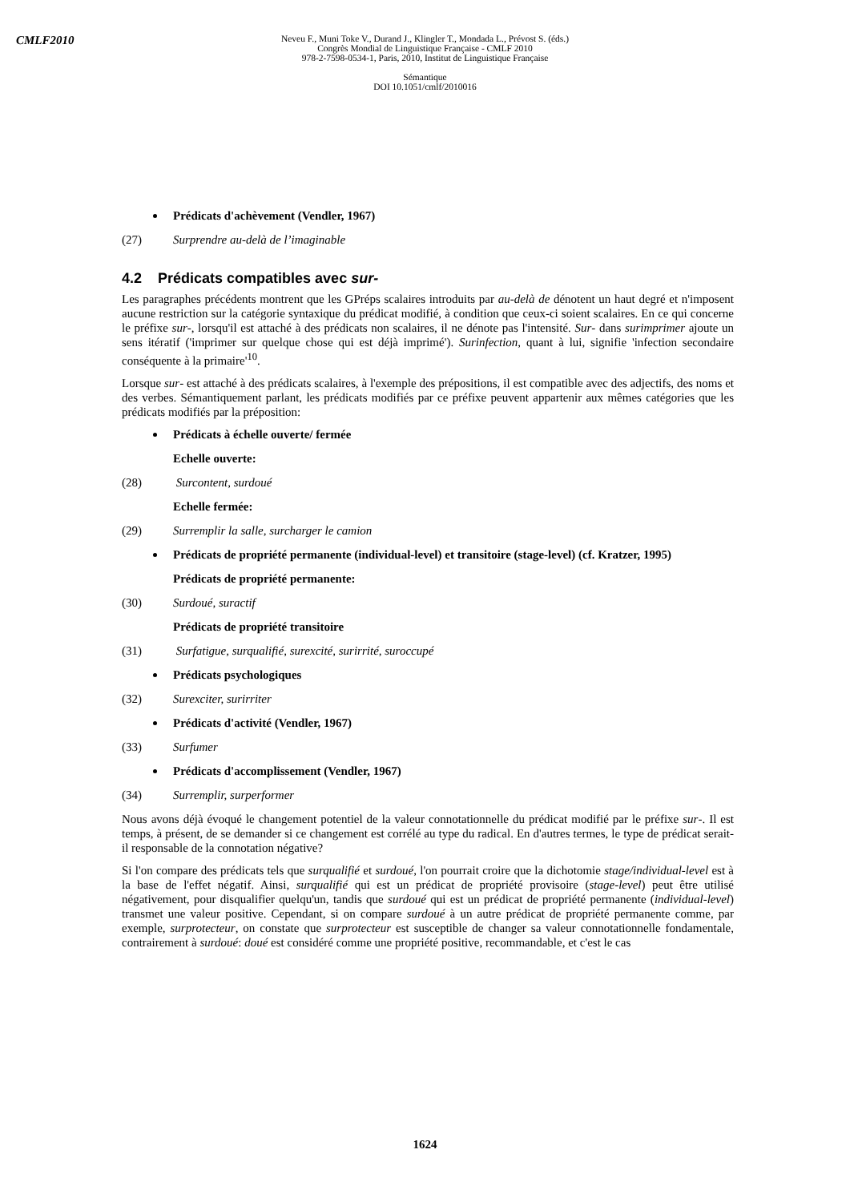CMLF2010
Neveu F., Muni Toke V., Durand J., Klingler T., Mondada L., Prévost S. (éds.)
Congrès Mondial de Linguistique Française - CMLF 2010
978-2-7598-0534-1, Paris, 2010, Institut de Linguistique Française
Sémantique
DOI 10.1051/cmlf/2010016
Prédicats d'achèvement (Vendler, 1967)
(27) Surprendre au-delà de l’imaginable
4.2 Prédicats compatibles avec sur-
Les paragraphes précédents montrent que les GPréps scalaires introduits par au-delà de dénotent un haut degré et n'imposent aucune restriction sur la catégorie syntaxique du prédicat modifié, à condition que ceux-ci soient scalaires. En ce qui concerne le préfixe sur-, lorsqu'il est attaché à des prédicats non scalaires, il ne dénote pas l'intensité. Sur- dans surimprimer ajoute un sens itératif ('imprimer sur quelque chose qui est déjà imprimé'). Surinfection, quant à lui, signifie 'infection secondaire conséquente à la primaire'<sup>10</sup>.
Lorsque sur- est attaché à des prédicats scalaires, à l'exemple des prépositions, il est compatible avec des adjectifs, des noms et des verbes. Sémantiquement parlant, les prédicats modifiés par ce préfixe peuvent appartenir aux mêmes catégories que les prédicats modifiés par la préposition:
Prédicats à échelle ouverte/ fermée
Echelle ouverte:
(28) Surcontent, surdoué
Echelle fermée:
(29) Surremplir la salle, surcharger le camion
Prédicats de propriété permanente (individual-level) et transitoire (stage-level) (cf. Kratzer, 1995)
Prédicats de propriété permanente:
(30) Surdoué, suractif
Prédicats de propriété transitoire
(31) Surfatigue, surqualifié, surexcité, surirrité, suroccupé
Prédicats psychologiques
(32) Surexciter, surirriter
Prédicats d'activité (Vendler, 1967)
(33) Surfumer
Prédicats d'accomplissement (Vendler, 1967)
(34) Surremplir, surperformer
Nous avons déjà évoqué le changement potentiel de la valeur connotationnelle du prédicat modifié par le préfixe sur-. Il est temps, à présent, de se demander si ce changement est corrélé au type du radical. En d'autres termes, le type de prédicat serait-il responsable de la connotation négative?
Si l'on compare des prédicats tels que surqualifié et surdoué, l'on pourrait croire que la dichotomie stage/individual-level est à la base de l'effet négatif. Ainsi, surqualifié qui est un prédicat de propriété provisoire (stage-level) peut être utilisé négativement, pour disqualifier quelqu'un, tandis que surdoué qui est un prédicat de propriété permanente (individual-level) transmet une valeur positive. Cependant, si on compare surdoué à un autre prédicat de propriété permanente comme, par exemple, surprotecteur, on constate que surprotecteur est susceptible de changer sa valeur connotationnelle fondamentale, contrairement à surdoué: doué est considéré comme une propriété positive, recommandable, et c'est le cas
1624